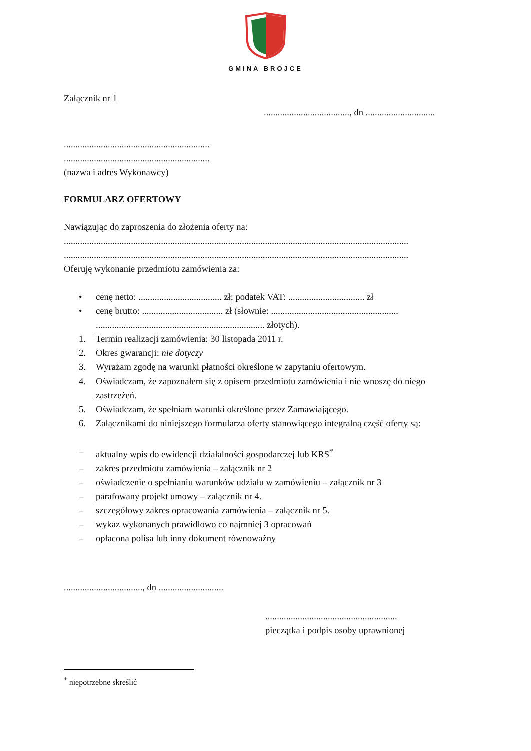GMINA BROJCE
Załącznik nr 1
....................................., dn ..............................
...............................................................
...............................................................
(nazwa i adres Wykonawcy)
FORMULARZ OFERTOWY
Nawiązując do zaproszenia do złożenia oferty na:
.....................................................................................................................................................
.....................................................................................................................................................
Oferuję wykonanie przedmiotu zamówienia za:
• cenę netto: .................................... zł; podatek VAT: ................................. zł
• cenę brutto: ................................... zł (słownie: .......................................................
......................................................................... złotych).
1. Termin realizacji zamówienia: 30 listopada 2011 r.
2. Okres gwarancji: nie dotyczy
3. Wyrażam zgodę na warunki płatności określone w zapytaniu ofertowym.
4. Oświadczam, że zapoznałem się z opisem przedmiotu zamówienia i nie wnoszę do niego zastrzeżeń.
5. Oświadczam, że spełniam warunki określone przez Zamawiającego.
6. Załącznikami do niniejszego formularza oferty stanowiącego integralną część oferty są:
– aktualny wpis do ewidencji działalności gospodarczej lub KRS<sup>*</sup>
– zakres przedmiotu zamówienia – załącznik nr 2
– oświadczenie o spełnianiu warunków udziału w zamówieniu – załącznik nr 3
– parafowany projekt umowy – załącznik nr 4.
– szczegółowy zakres opracowania zamówienia – załącznik nr 5.
– wykaz wykonanych prawidłowo co najmniej 3 opracowań
– opłacona polisa lub inny dokument równoważny
.................................., dn ............................
.........................................................
pieczątka i podpis osoby uprawnionej
<sup>*</sup> niepotrzebne skreślić